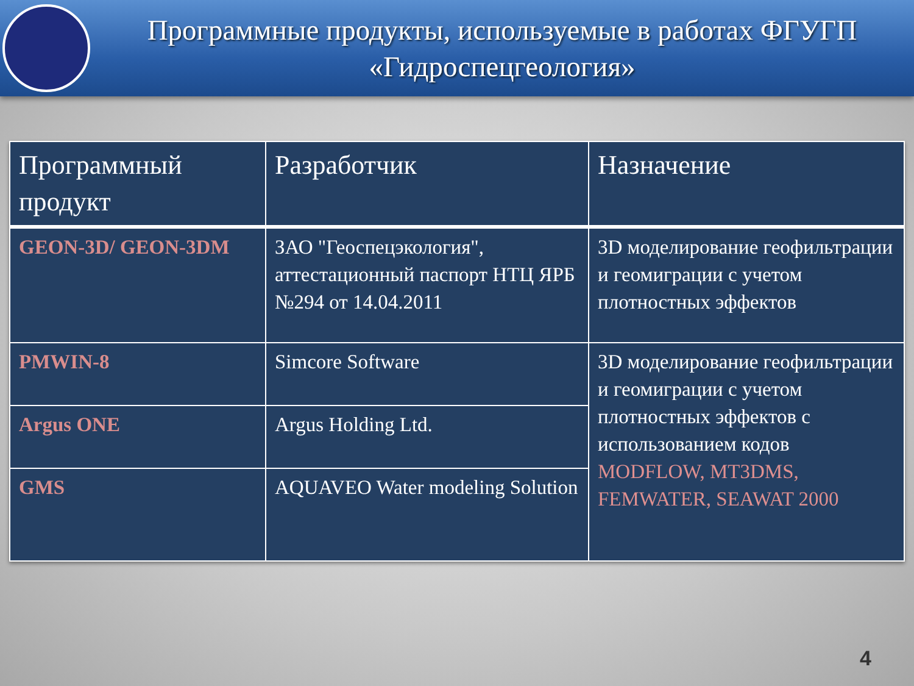Программные продукты, используемые в работах ФГУГП
«Гидроспецгеология»
| Программный продукт | Разработчик | Назначение |
| --- | --- | --- |
| GEON-3D/ GEON-3DM | ЗАО "Геоспецэкология", аттестационный паспорт НТЦ ЯРБ №294 от 14.04.2011 | 3D моделирование геофильтрации и геомиграции с учетом плотностных эффектов |
| PMWIN-8 | Simcore Software | 3D моделирование геофильтрации и геомиграции с учетом плотностных эффектов с использованием кодов MODFLOW, MT3DMS, FEMWATER, SEAWAT 2000 |
| Argus ONE | Argus Holding Ltd. | |
| GMS | AQUAVEO Water modeling Solution | |
4